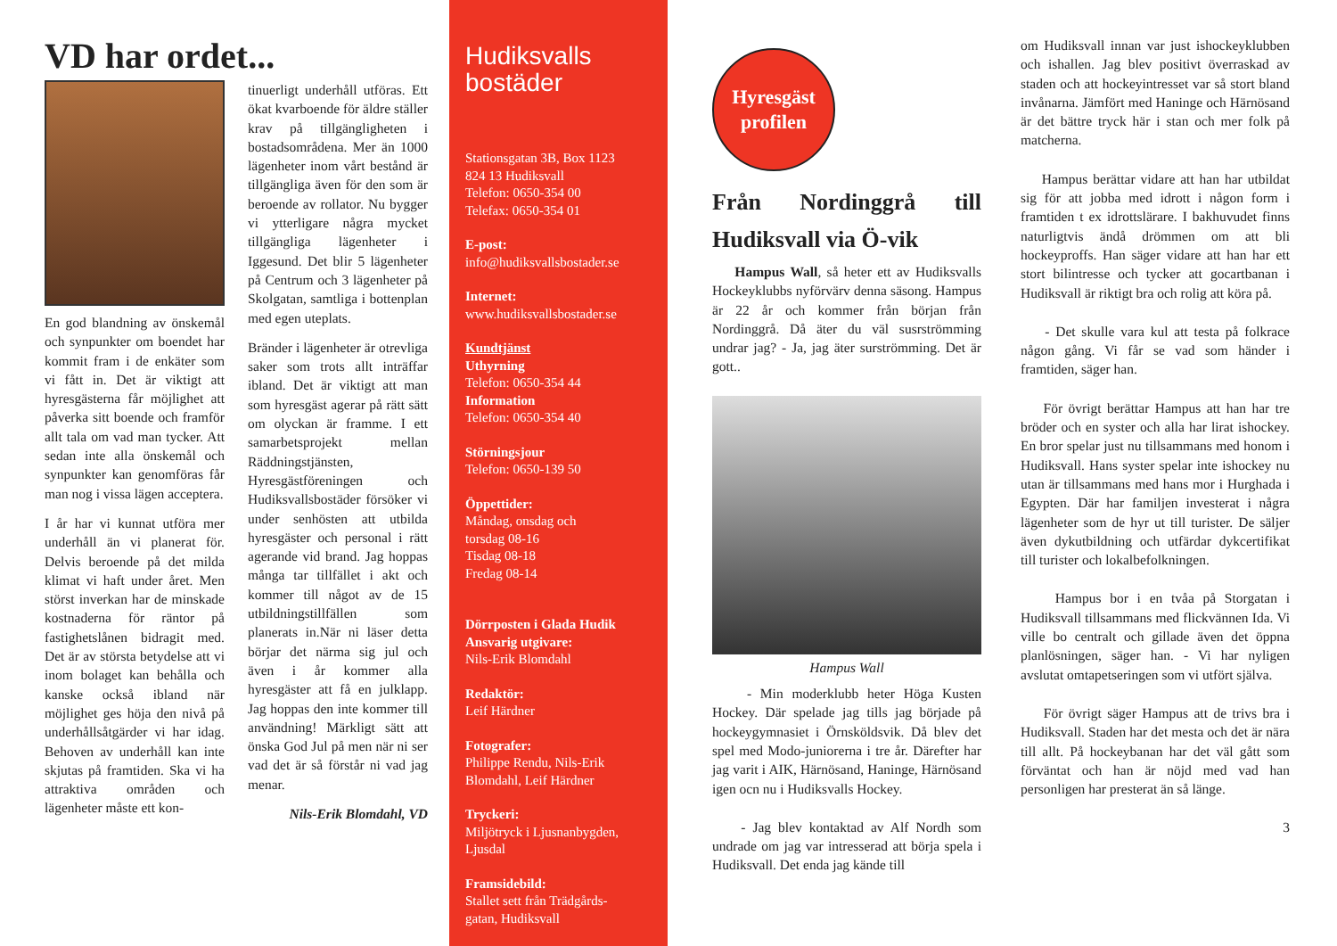VD har ordet...
En god blandning av önskemål och synpunkter om boendet har kommit fram i de enkäter som vi fått in. Det är viktigt att hyresgästerna får möjlighet att påverka sitt boende och framför allt tala om vad man tycker. Att sedan inte alla önskemål och synpunkter kan genomföras får man nog i vissa lägen acceptera.
I år har vi kunnat utföra mer underhåll än vi planerat för. Delvis beroende på det milda klimat vi haft under året. Men störst inverkan har de minskade kostnaderna för räntor på fastighetslånen bidragit med. Det är av största betydelse att vi inom bolaget kan behålla och kanske också ibland när möjlighet ges höja den nivå på underhållsåtgärder vi har idag. Behoven av underhåll kan inte skjutas på framtiden. Ska vi ha attraktiva områden och lägenheter måste ett kon-
tinuerligt underhåll utföras. Ett ökat kvarboende för äldre ställer krav på tillgängligheten i bostadsområdena. Mer än 1000 lägenheter inom vårt bestånd är tillgängliga även för den som är beroende av rollator. Nu bygger vi ytterligare några mycket tillgängliga lägenheter i Iggesund. Det blir 5 lägenheter på Centrum och 3 lägenheter på Skolgatan, samtliga i bottenplan med egen uteplats.
Bränder i lägenheter är otrevliga saker som trots allt inträffar ibland. Det är viktigt att man som hyresgäst agerar på rätt sätt om olyckan är framme. I ett samarbetsprojekt mellan Räddningstjänsten, Hyresgästföreningen och Hudiksvallsbostäder försöker vi under senhösten att utbilda hyresgäster och personal i rätt agerande vid brand. Jag hoppas många tar tillfället i akt och kommer till något av de 15 utbildningstillfällen som planerats in.När ni läser detta börjar det närma sig jul och även i år kommer alla hyresgäster att få en julklapp. Jag hoppas den inte kommer till användning! Märkligt sätt att önska God Jul på men när ni ser vad det är så förstår ni vad jag menar.
Nils-Erik Blomdahl, VD
Hudiksvalls
bostäder
Stationsgatan 3B, Box 1123
824 13 Hudiksvall
Telefon: 0650-354 00
Telefax: 0650-354 01
E-post:
info@hudiksvallsbostader.se
Internet:
www.hudiksvallsbostader.se
Kundtjänst
Uthyrning
Telefon: 0650-354 44
Information
Telefon: 0650-354 40
Störningsjour
Telefon: 0650-139 50
Öppettider:
Måndag, onsdag och
torsdag 08-16
Tisdag 08-18
Fredag 08-14
Dörrposten i Glada Hudik
Ansvarig utgivare:
Nils-Erik Blomdahl
Redaktör:
Leif Härdner
Fotografer:
Philippe Rendu, Nils-Erik
Blomdahl, Leif Härdner
Tryckeri:
Miljötryck i Ljusnanbygden,
Ljusdal
Framsidebild:
Stallet sett från Trädgårds-
gatan, Hudiksvall
Hyresgäst
profilen
Från Nordinggrå till Hudiksvall via Ö-vik
Hampus Wall, så heter ett av Hudiksvalls Hockeyklubbs nyförvärv denna säsong. Hampus är 22 år och kommer från början från Nordinggrå. Då äter du väl susrströmming undrar jag? - Ja, jag äter surströmming. Det är gott..
Hampus Wall
- Min moderklubb heter Höga Kusten Hockey. Där spelade jag tills jag började på hockeygymnasiet i Örnsköldsvik. Då blev det spel med Modo-juniorerna i tre år. Därefter har jag varit i AIK, Härnösand, Haninge, Härnösand igen ocn nu i Hudiksvalls Hockey.
- Jag blev kontaktad av Alf Nordh som undrade om jag var intresserad att börja spela i Hudiksvall. Det enda jag kände till
om Hudiksvall innan var just ishockeyklubben och ishallen. Jag blev positivt överraskad av staden och att hockeyintresset var så stort bland invånarna. Jämfört med Haninge och Härnösand är det bättre tryck här i stan och mer folk på matcherna.
Hampus berättar vidare att han har utbildat sig för att jobba med idrott i någon form i framtiden t ex idrottslärare. I bakhuvudet finns naturligtvis ändå drömmen om att bli hockeyproffs. Han säger vidare att han har ett stort bilintresse och tycker att gocartbanan i Hudiksvall är riktigt bra och rolig att köra på.
- Det skulle vara kul att testa på folkrace någon gång. Vi får se vad som händer i framtiden, säger han.
För övrigt berättar Hampus att han har tre bröder och en syster och alla har lirat ishockey. En bror spelar just nu tillsammans med honom i Hudiksvall. Hans syster spelar inte ishockey nu utan är tillsammans med hans mor i Hurghada i Egypten. Där har familjen investerat i några lägenheter som de hyr ut till turister. De säljer även dykutbildning och utfärdar dykcertifikat till turister och lokalbefolkningen.
Hampus bor i en tvåa på Storgatan i Hudiksvall tillsammans med flickvännen Ida. Vi ville bo centralt och gillade även det öppna planlösningen, säger han. - Vi har nyligen avslutat omtapetseringen som vi utfört själva.
För övrigt säger Hampus att de trivs bra i Hudiksvall. Staden har det mesta och det är nära till allt. På hockeybanan har det väl gått som förväntat och han är nöjd med vad han personligen har presterat än så länge.
3